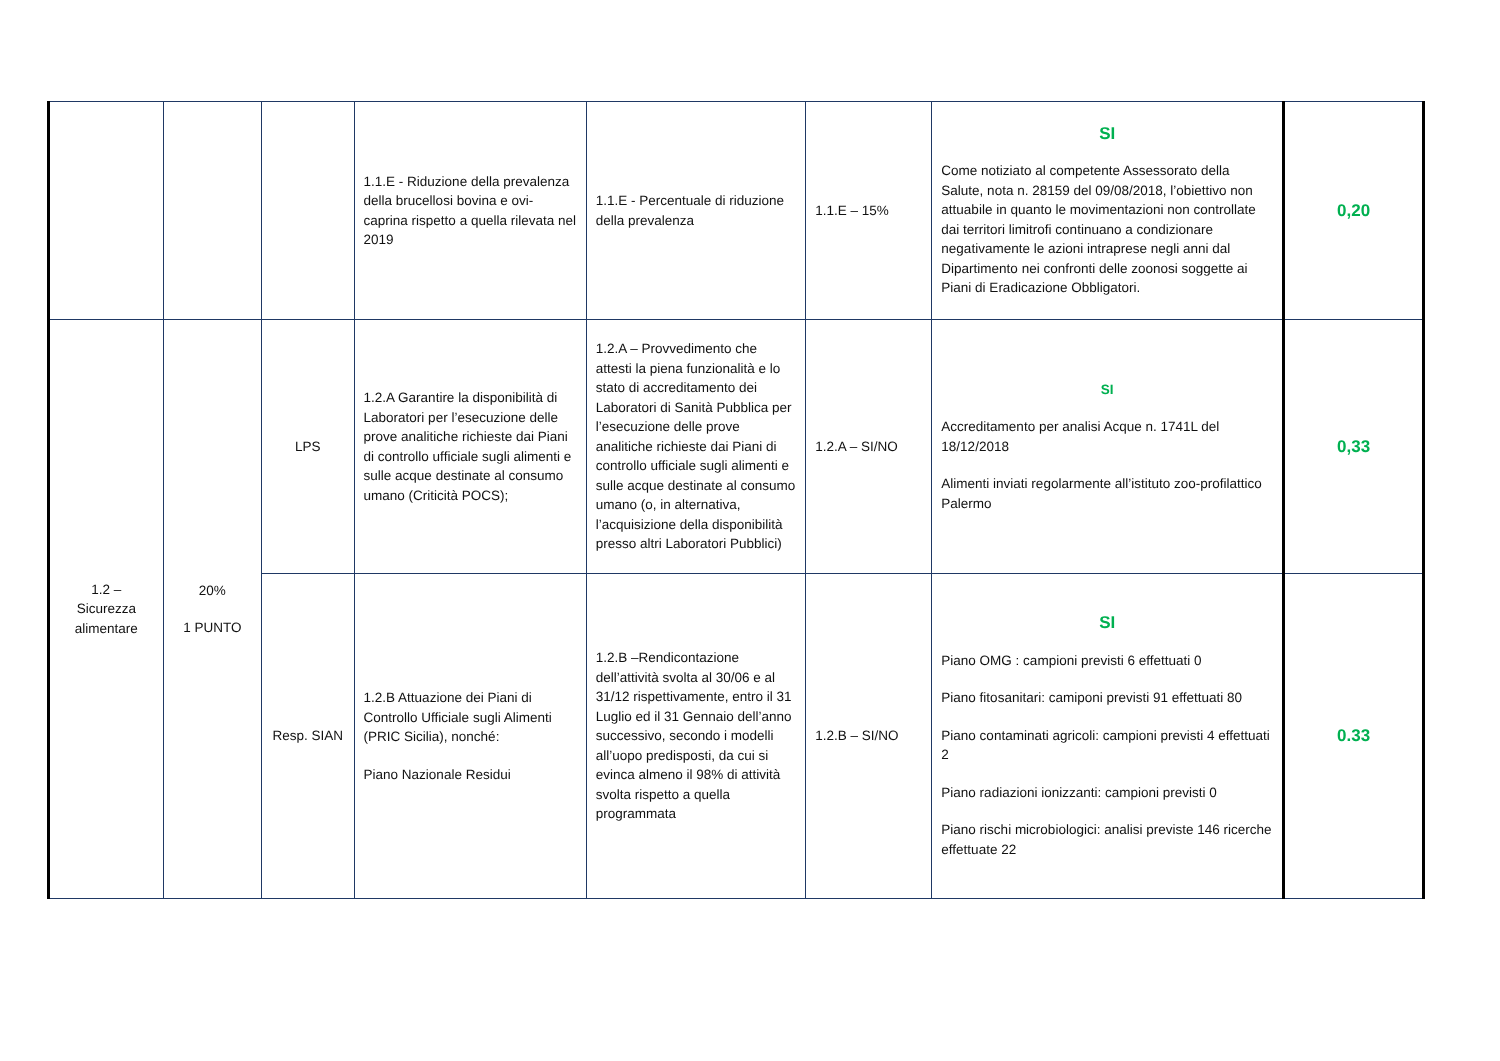| | | | 1.1.E - Riduzione della prevalenza della brucellosi bovina e ovi-caprina rispetto a quella rilevata nel 2019 | 1.1.E - Percentuale di riduzione della prevalenza | 1.1.E – 15% | SI Come notiziato al competente Assessorato della Salute, nota n. 28159 del 09/08/2018, l’obiettivo non attuabile in quanto le movimentazioni non controllate dai territori limitrofi continuano a condizionare negativamente le azioni intraprese negli anni dal Dipartimento nei confronti delle zoonosi soggette ai Piani di Eradicazione Obbligatori. | 0,20 |
| 1.2 – Sicurezza alimentare | 20% 1 PUNTO | LPS | 1.2.A Garantire la disponibilità di Laboratori per l’esecuzione delle prove analitiche richieste dai Piani di controllo ufficiale sugli alimenti e sulle acque destinate al consumo umano (Criticità POCS); | 1.2.A – Provvedimento che attesti la piena funzionalità e lo stato di accreditamento dei Laboratori di Sanità Pubblica per l’esecuzione delle prove analitiche richieste dai Piani di controllo ufficiale sugli alimenti e sulle acque destinate al consumo umano (o, in alternativa, l’acquisizione della disponibilità presso altri Laboratori Pubblici) | 1.2.A – SI/NO | SI Accreditamento per analisi Acque n. 1741L del 18/12/2018 Alimenti inviati regolarmente all’istituto zoo-profilattico Palermo | 0,33 |
| | | Resp. SIAN | 1.2.B Attuazione dei Piani di Controllo Ufficiale sugli Alimenti (PRIC Sicilia), nonché: Piano Nazionale Residui | 1.2.B –Rendicontazione dell’attività svolta al 30/06 e al 31/12 rispettivamente, entro il 31 Luglio ed il 31 Gennaio dell’anno successivo, secondo i modelli all’uopo predisposti, da cui si evinca almeno il 98% di attività svolta rispetto a quella programmata | 1.2.B – SI/NO | SI Piano OMG : campioni previsti 6 effettuati 0 Piano fitosanitari: camiponi previsti 91 effettuati 80 Piano contaminati agricoli: campioni previsti 4 effettuati 2 Piano radiazioni ionizzanti: campioni previsti 0 Piano rischi microbiologici: analisi previste 146 ricerche effettuate 22 | 0.33 |